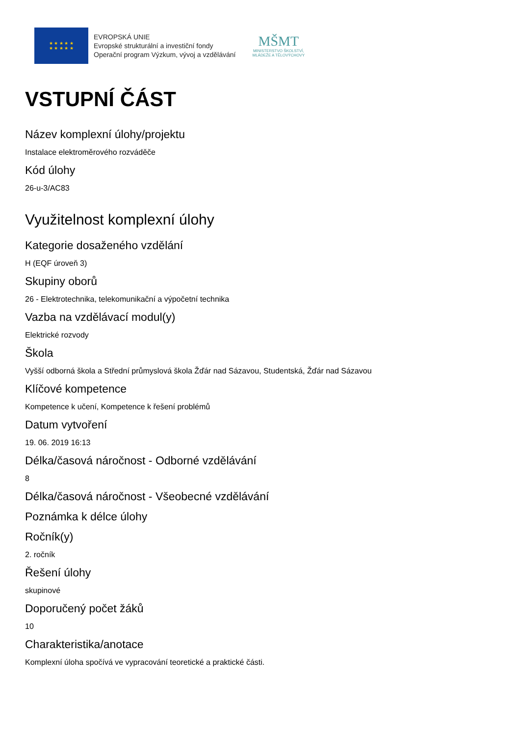★ ★ ★ ★ ★
★ ★ ★ ★ ★
EVROPSKÁ UNIE
Evropské strukturální a investiční fondy
Operační program Výzkum, vývoj a vzdělávání
MŠMT
MINISTERSTVO ŠKOLSTVÍ,
MLÁDEŽE A TĚLOVÝCHOVY
VSTUPNÍ ČÁST
Název komplexní úlohy/projektu
Instalace elektroměrového rozváděče
Kód úlohy
26-u-3/AC83
Využitelnost komplexní úlohy
Kategorie dosaženého vzdělání
H (EQF úroveň 3)
Skupiny oborů
26 - Elektrotechnika, telekomunikační a výpočetní technika
Vazba na vzdělávací modul(y)
Elektrické rozvody
Škola
Vyšší odborná škola a Střední průmyslová škola Žďár nad Sázavou, Studentská, Žďár nad Sázavou
Klíčové kompetence
Kompetence k učení, Kompetence k řešení problémů
Datum vytvoření
19. 06. 2019 16:13
Délka/časová náročnost - Odborné vzdělávání
8
Délka/časová náročnost - Všeobecné vzdělávání
Poznámka k délce úlohy
Ročník(y)
2. ročník
Řešení úlohy
skupinové
Doporučený počet žáků
10
Charakteristika/anotace
Komplexní úloha spočívá ve vypracování teoretické a praktické části.